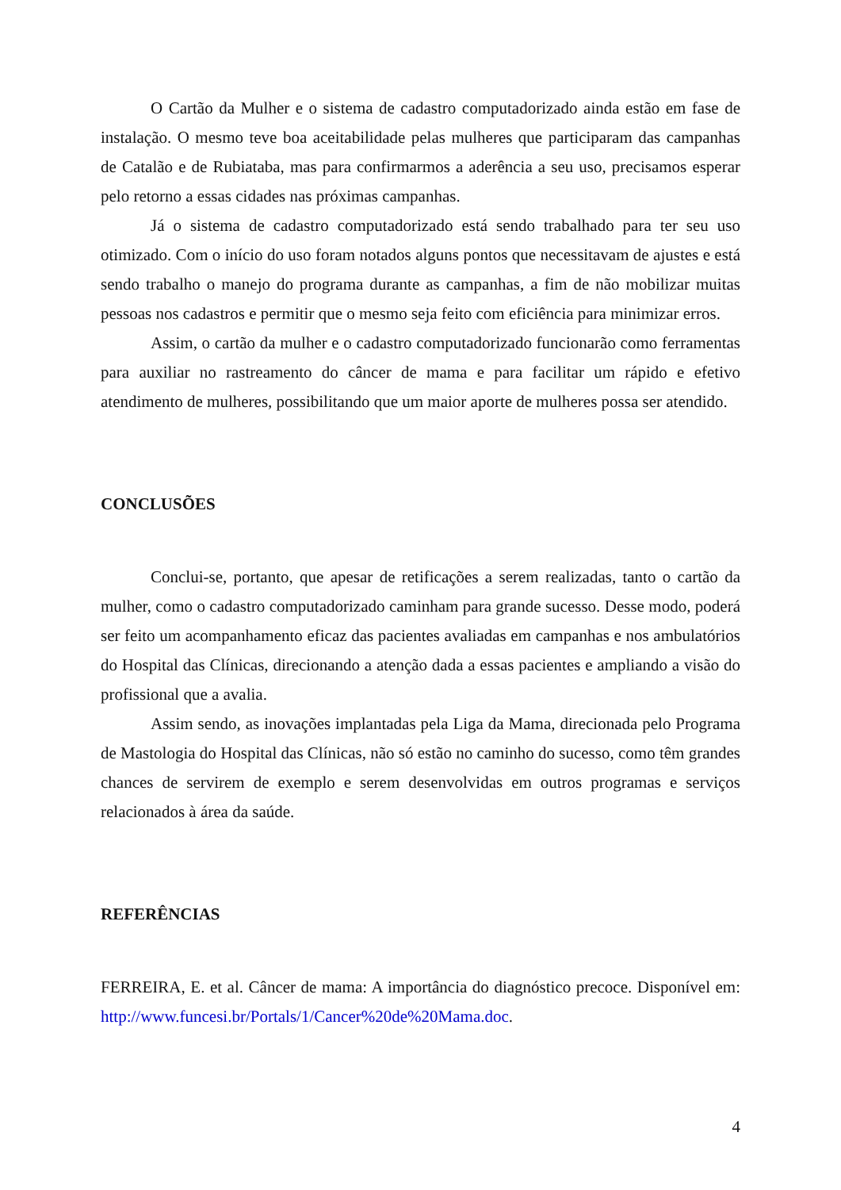O Cartão da Mulher e o sistema de cadastro computadorizado ainda estão em fase de instalação. O mesmo teve boa aceitabilidade pelas mulheres que participaram das campanhas de Catalão e de Rubiataba, mas para confirmarmos a aderência a seu uso, precisamos esperar pelo retorno a essas cidades nas próximas campanhas.
Já o sistema de cadastro computadorizado está sendo trabalhado para ter seu uso otimizado. Com o início do uso foram notados alguns pontos que necessitavam de ajustes e está sendo trabalho o manejo do programa durante as campanhas, a fim de não mobilizar muitas pessoas nos cadastros e permitir que o mesmo seja feito com eficiência para minimizar erros.
Assim, o cartão da mulher e o cadastro computadorizado funcionarão como ferramentas para auxiliar no rastreamento do câncer de mama e para facilitar um rápido e efetivo atendimento de mulheres, possibilitando que um maior aporte de mulheres possa ser atendido.
CONCLUSÕES
Conclui-se, portanto, que apesar de retificações a serem realizadas, tanto o cartão da mulher, como o cadastro computadorizado caminham para grande sucesso. Desse modo, poderá ser feito um acompanhamento eficaz das pacientes avaliadas em campanhas e nos ambulatórios do Hospital das Clínicas, direcionando a atenção dada a essas pacientes e ampliando a visão do profissional que a avalia.
Assim sendo, as inovações implantadas pela Liga da Mama, direcionada pelo Programa de Mastologia do Hospital das Clínicas, não só estão no caminho do sucesso, como têm grandes chances de servirem de exemplo e serem desenvolvidas em outros programas e serviços relacionados à área da saúde.
REFERÊNCIAS
FERREIRA, E. et al. Câncer de mama: A importância do diagnóstico precoce. Disponível em: http://www.funcesi.br/Portals/1/Cancer%20de%20Mama.doc.
4